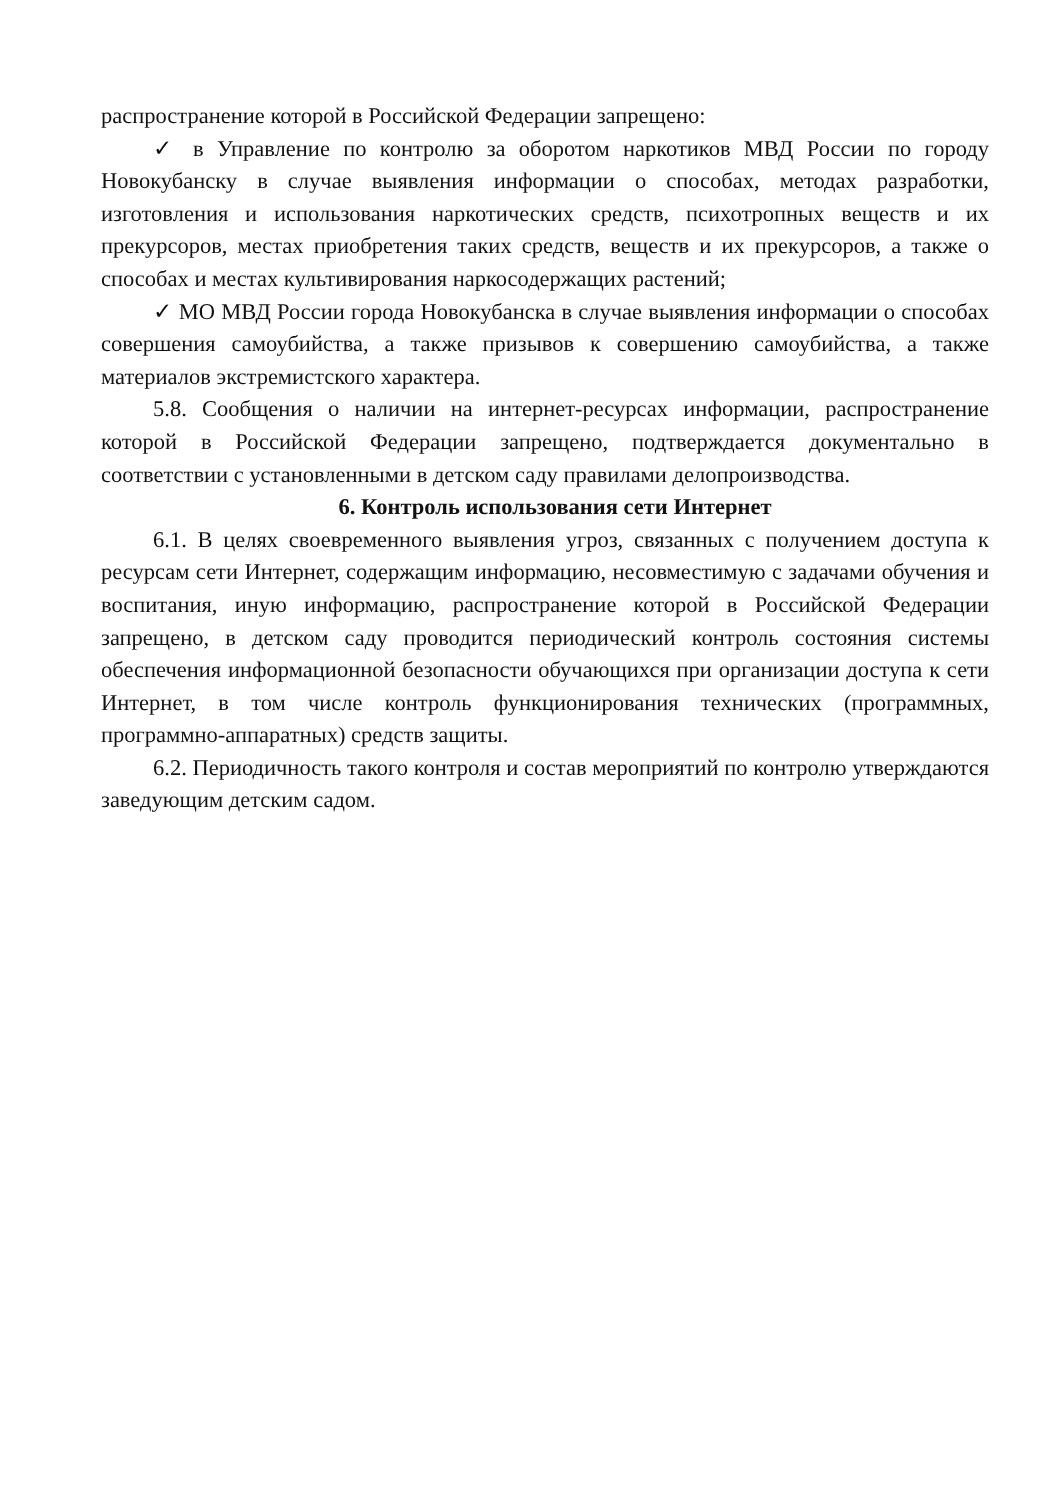распространение которой в Российской Федерации запрещено:
✓ в Управление по контролю за оборотом наркотиков МВД России по городу Новокубанску в случае выявления информации о способах, методах разработки, изготовления и использования наркотических средств, психотропных веществ и их прекурсоров, местах приобретения таких средств, веществ и их прекурсоров, а также о способах и местах культивирования наркосодержащих растений;
✓ МО МВД России города Новокубанска в случае выявления информации о способах совершения самоубийства, а также призывов к совершению самоубийства, а также материалов экстремистского характера.
5.8. Сообщения о наличии на интернет-ресурсах информации, распространение которой в Российской Федерации запрещено, подтверждается документально в соответствии с установленными в детском саду правилами делопроизводства.
6. Контроль использования сети Интернет
6.1. В целях своевременного выявления угроз, связанных с получением доступа к ресурсам сети Интернет, содержащим информацию, несовместимую с задачами обучения и воспитания, иную информацию, распространение которой в Российской Федерации запрещено, в детском саду проводится периодический контроль состояния системы обеспечения информационной безопасности обучающихся при организации доступа к сети Интернет, в том числе контроль функционирования технических (программных, программно-аппаратных) средств защиты.
6.2. Периодичность такого контроля и состав мероприятий по контролю утверждаются заведующим детским садом.